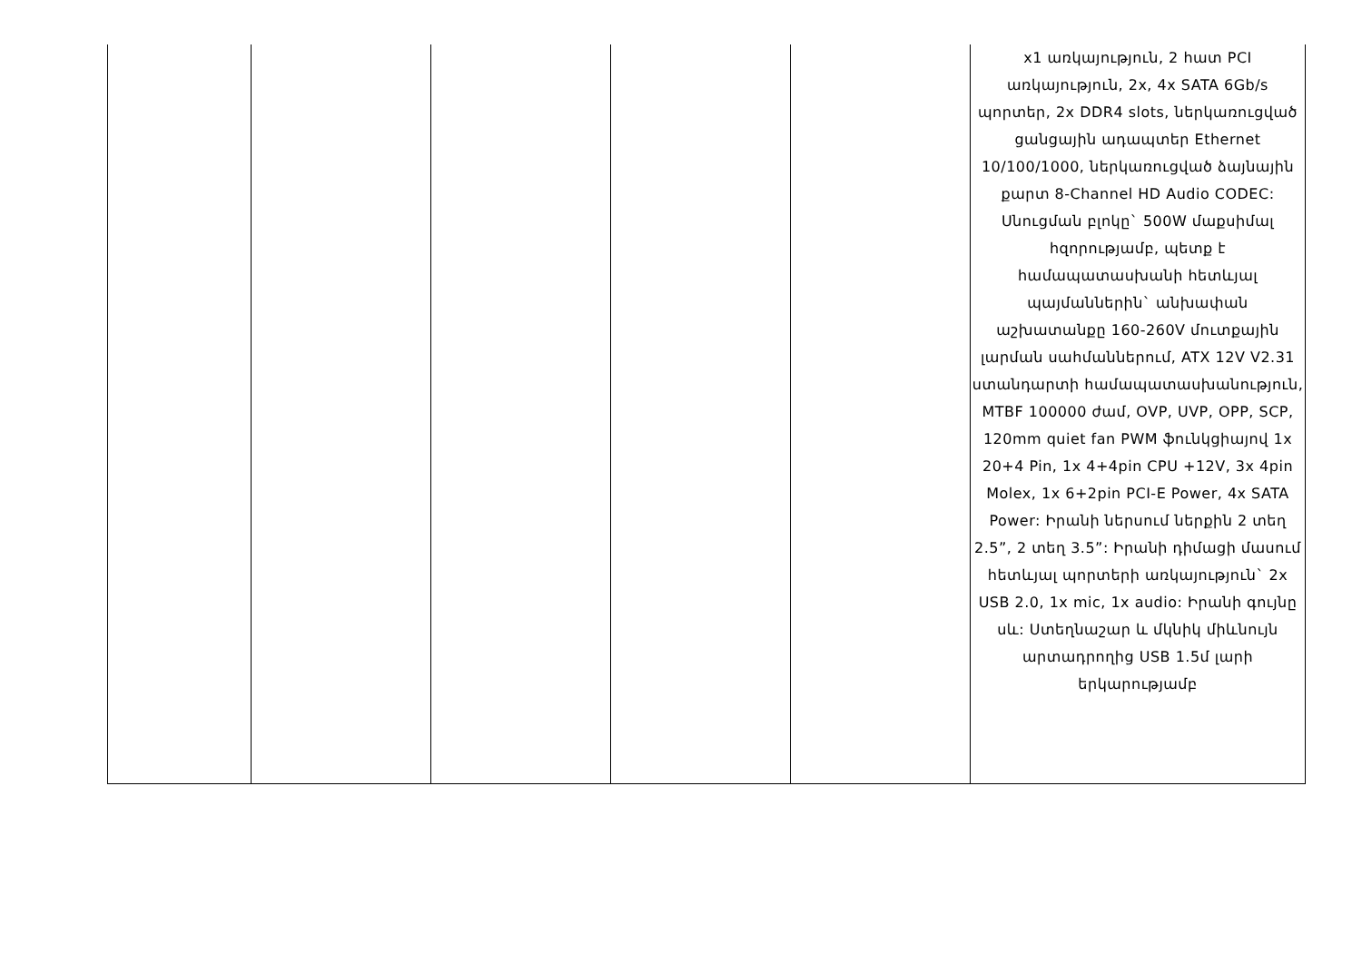| | | | | | x1 առկայություն, 2 հատ PCI առկայություն, 2x, 4x SATA 6Gb/s պորտեր, 2x DDR4 slots, ներկառուցված ցանցային ադապտեր Ethernet 10/100/1000, ներկառուցված ձայնային քարտ 8-Channel HD Audio CODEC: Սնուցման բլոկը` 500W մաքսիմալ հզորությամբ, պետք է համապատասխանի հետևյալ պայմաններին` անխափան աշխատանքը 160-260V մուտքային լարման սահմաններում, ATX 12V V2.31 ստանդարտի համապատասխանություն, MTBF 100000 ժամ, OVP, UVP, OPP, SCP, 120mm quiet fan PWM ֆունկցիայով 1x 20+4 Pin, 1x 4+4pin CPU +12V, 3x 4pin Molex, 1x 6+2pin PCI-E Power, 4x SATA Power: Իրանի ներսում ներքին 2 տեղ 2.5”, 2 տեղ 3.5”: Իրանի դիմացի մասում հետևյալ պորտերի առկայություն` 2x USB 2.0, 1x mic, 1x audio: Իրանի գույնը սև: Ստեղնաշար և մկնիկ միևնույն արտադրողից USB 1.5մ լարի երկարությամբ |